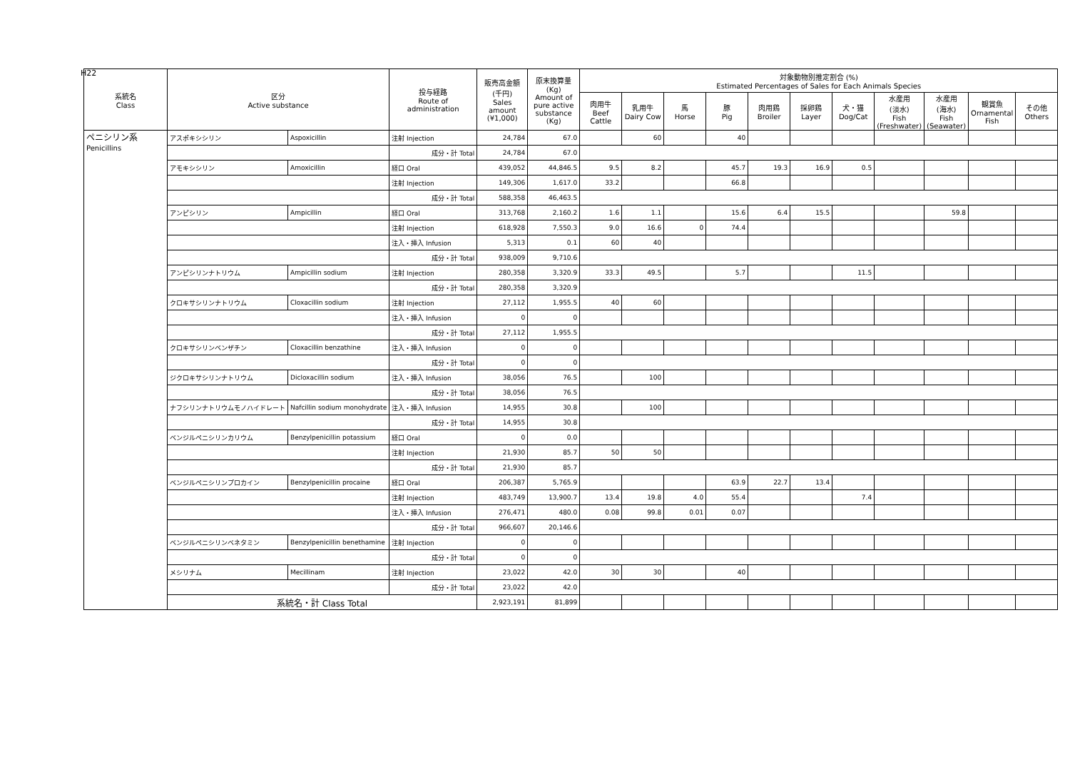H22
| 系統名 Class | 区分 Active substance | | 投与経路 Route of administration | 販売高金額 (千円) Sales amount (¥1,000) | 原末換算量 (Kg) Amount of pure active substance (Kg) | 対象動物別推定割合 (%) Estimated Percentages of Sales for Each Animals Species | | | | | | | | | | |
| --- | --- | --- | --- | --- | --- | --- | --- | --- | --- | --- | --- | --- | --- | --- | --- | --- |
| | | | | | | 肉用牛 Beef Cattle | 乳用牛 Dairy Cow | 馬 Horse | 豚 Pig | 肉用鶏 Broiler | 採卵鶏 Layer | 犬・猫 Dog/Cat | 水産用 (淡水) Fish (Freshwater) | 水産用 (海水) Fish (Seawater) | 観賞魚 Ornamental Fish | その他 Others |
| ペニシリン系 Penicillins | アスポキシシリン | Aspoxicillin | 注射 Injection | 24,784 | 67.0 | | 60 | | 40 | | | | | | | |
| | | | 成分・計 Total | 24,784 | 67.0 | | | | | | | | | | | |
| | アモキシシリン | Amoxicillin | 経口 Oral | 439,052 | 44,846.5 | 9.5 | 8.2 | | 45.7 | 19.3 | 16.9 | 0.5 | | | | |
| | | | 注射 Injection | 149,306 | 1,617.0 | 33.2 | | | 66.8 | | | | | | | |
| | | | 成分・計 Total | 588,358 | 46,463.5 | | | | | | | | | | | |
| | アンピシリン | Ampicillin | 経口 Oral | 313,768 | 2,160.2 | 1.6 | 1.1 | | 15.6 | 6.4 | 15.5 | | | 59.8 | | |
| | | | 注射 Injection | 618,928 | 7,550.3 | 9.0 | 16.6 | 0 | 74.4 | | | | | | | |
| | | | 注入・挿入 Infusion | 5,313 | 0.1 | 60 | 40 | | | | | | | | | |
| | | | 成分・計 Total | 938,009 | 9,710.6 | | | | | | | | | | | |
| | アンピシリンナトリウム | Ampicillin sodium | 注射 Injection | 280,358 | 3,320.9 | 33.3 | 49.5 | | 5.7 | | | 11.5 | | | | |
| | | | 成分・計 Total | 280,358 | 3,320.9 | | | | | | | | | | | |
| | クロキサシリンナトリウム | Cloxacillin sodium | 注射 Injection | 27,112 | 1,955.5 | 40 | 60 | | | | | | | | | |
| | | | 注入・挿入 Infusion | 0 | 0 | | | | | | | | | | | |
| | | | 成分・計 Total | 27,112 | 1,955.5 | | | | | | | | | | | |
| | クロキサシリンベンザチン | Cloxacillin benzathine | 注入・挿入 Infusion | 0 | 0 | | | | | | | | | | | |
| | | | 成分・計 Total | 0 | 0 | | | | | | | | | | | |
| | ジクロキサシリンナトリウム | Dicloxacillin sodium | 注入・挿入 Infusion | 38,056 | 76.5 | | 100 | | | | | | | | | |
| | | | 成分・計 Total | 38,056 | 76.5 | | | | | | | | | | | |
| | ナフシリンナトリウムモノハイドレート | Nafcillin sodium monohydrate | 注入・挿入 Infusion | 14,955 | 30.8 | | 100 | | | | | | | | | |
| | | | 成分・計 Total | 14,955 | 30.8 | | | | | | | | | | | |
| | ベンジルペニシリンカリウム | Benzylpenicillin potassium | 経口 Oral | 0 | 0.0 | | | | | | | | | | | |
| | | | 注射 Injection | 21,930 | 85.7 | 50 | 50 | | | | | | | | | |
| | | | 成分・計 Total | 21,930 | 85.7 | | | | | | | | | | | |
| | ベンジルペニシリンプロカイン | Benzylpenicillin procaine | 経口 Oral | 206,387 | 5,765.9 | | | | 63.9 | 22.7 | 13.4 | | | | | |
| | | | 注射 Injection | 483,749 | 13,900.7 | 13.4 | 19.8 | 4.0 | 55.4 | | | 7.4 | | | | |
| | | | 注入・挿入 Infusion | 276,471 | 480.0 | 0.08 | 99.8 | 0.01 | 0.07 | | | | | | | |
| | | | 成分・計 Total | 966,607 | 20,146.6 | | | | | | | | | | | |
| | ベンジルペニシリンベネタミン | Benzylpenicillin benethamine | 注射 Injection | 0 | 0 | | | | | | | | | | | |
| | | | 成分・計 Total | 0 | 0 | | | | | | | | | | | |
| | メシリナム | Mecillinam | 注射 Injection | 23,022 | 42.0 | 30 | 30 | | 40 | | | | | | | |
| | | | 成分・計 Total | 23,022 | 42.0 | | | | | | | | | | | |
| | 系統名・計 Class Total | | | 2,923,191 | 81,899 | | | | | | | | | | | |